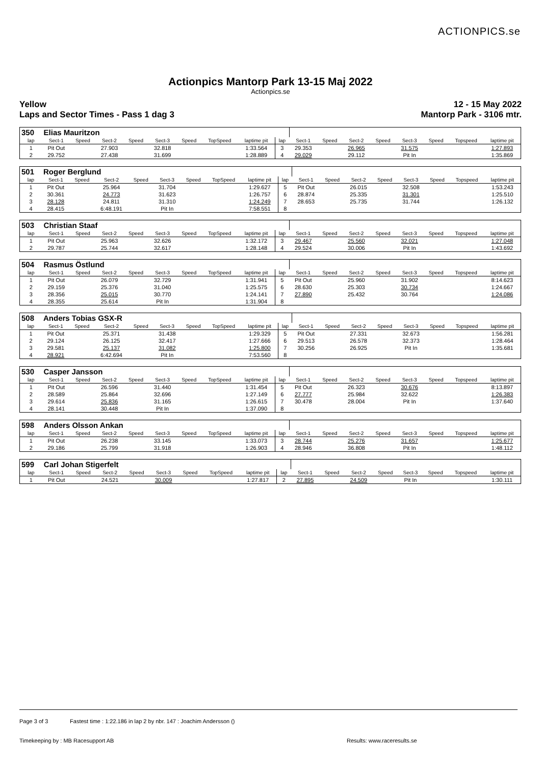ACTIONPICS.se
Actionpics Mantorp Park 13-15 Maj 2022
Actionpics.se
Yellow
Laps and Sector Times - Pass 1 dag 3 12 - 15 May 2022
Mantorp Park - 3106 mtr.
| 350 | Elias Mauritzon | | | | | | | | | | | | | | | | |
| lap | Sect-1 | Speed | Sect-2 | Speed | Sect-3 | Speed | TopSpeed | laptime pit | lap | Sect-1 | Speed | Sect-2 | Speed | Sect-3 | Speed | Topspeed | laptime pit |
| 1 | Pit Out | | 27.903 | | 32.818 | | | 1:33.564 | 3 | 29.353 | | 26.965 | | 31.575 | | | 1:27.893 |
| 2 | 29.752 | | 27.438 | | 31.699 | | | 1:28.889 | 4 | 29.029 | | 29.112 | | Pit In | | | 1:35.869 |
| 501 | Roger Berglund | | | | | | | | | | | | | | | | |
| lap | Sect-1 | Speed | Sect-2 | Speed | Sect-3 | Speed | TopSpeed | laptime pit | lap | Sect-1 | Speed | Sect-2 | Speed | Sect-3 | Speed | Topspeed | laptime pit |
| 1 | Pit Out | | 25.964 | | 31.704 | | | 1:29.627 | 5 | Pit Out | | 26.015 | | 32.508 | | | 1:53.243 |
| 2 | 30.361 | | 24.773 | | 31.623 | | | 1:26.757 | 6 | 28.874 | | 25.335 | | 31.301 | | | 1:25.510 |
| 3 | 28.128 | | 24.811 | | 31.310 | | | 1:24.249 | 7 | 28.653 | | 25.735 | | 31.744 | | | 1:26.132 |
| 4 | 28.415 | | 6:48.191 | | Pit In | | | 7:58.551 | 8 | | | | | | | | |
| 503 | Christian Staaf | | | | | | | | | | | | | | | | |
| lap | Sect-1 | Speed | Sect-2 | Speed | Sect-3 | Speed | TopSpeed | laptime pit | lap | Sect-1 | Speed | Sect-2 | Speed | Sect-3 | Speed | Topspeed | laptime pit |
| 1 | Pit Out | | 25.963 | | 32.626 | | | 1:32.172 | 3 | 29.467 | | 25.560 | | 32.021 | | | 1:27.048 |
| 2 | 29.787 | | 25.744 | | 32.617 | | | 1:28.148 | 4 | 29.524 | | 30.006 | | Pit In | | | 1:43.692 |
| 504 | Rasmus Östlund | | | | | | | | | | | | | | | | |
| lap | Sect-1 | Speed | Sect-2 | Speed | Sect-3 | Speed | TopSpeed | laptime pit | lap | Sect-1 | Speed | Sect-2 | Speed | Sect-3 | Speed | Topspeed | laptime pit |
| 1 | Pit Out | | 26.079 | | 32.729 | | | 1:31.941 | 5 | Pit Out | | 25.960 | | 31.902 | | | 8:14.623 |
| 2 | 29.159 | | 25.376 | | 31.040 | | | 1:25.575 | 6 | 28.630 | | 25.303 | | 30.734 | | | 1:24.667 |
| 3 | 28.356 | | 25.015 | | 30.770 | | | 1:24.141 | 7 | 27.890 | | 25.432 | | 30.764 | | | 1:24.086 |
| 4 | 28.355 | | 25.614 | | Pit In | | | 1:31.904 | 8 | | | | | | | | |
| 508 | Anders Tobias GSX-R | | | | | | | | | | | | | | | | |
| lap | Sect-1 | Speed | Sect-2 | Speed | Sect-3 | Speed | TopSpeed | laptime pit | lap | Sect-1 | Speed | Sect-2 | Speed | Sect-3 | Speed | Topspeed | laptime pit |
| 1 | Pit Out | | 25.371 | | 31.438 | | | 1:29.329 | 5 | Pit Out | | 27.331 | | 32.673 | | | 1:56.281 |
| 2 | 29.124 | | 26.125 | | 32.417 | | | 1:27.666 | 6 | 29.513 | | 26.578 | | 32.373 | | | 1:28.464 |
| 3 | 29.581 | | 25.137 | | 31.082 | | | 1:25.800 | 7 | 30.256 | | 26.925 | | Pit In | | | 1:35.681 |
| 4 | 28.921 | | 6:42.694 | | Pit In | | | 7:53.560 | 8 | | | | | | | | |
| 530 | Casper Jansson | | | | | | | | | | | | | | | | |
| lap | Sect-1 | Speed | Sect-2 | Speed | Sect-3 | Speed | TopSpeed | laptime pit | lap | Sect-1 | Speed | Sect-2 | Speed | Sect-3 | Speed | Topspeed | laptime pit |
| 1 | Pit Out | | 26.596 | | 31.440 | | | 1:31.454 | 5 | Pit Out | | 26.323 | | 30.676 | | | 8:13.897 |
| 2 | 28.589 | | 25.864 | | 32.696 | | | 1:27.149 | 6 | 27.777 | | 25.984 | | 32.622 | | | 1:26.383 |
| 3 | 29.614 | | 25.836 | | 31.165 | | | 1:26.615 | 7 | 30.478 | | 28.004 | | Pit In | | | 1:37.640 |
| 4 | 28.141 | | 30.448 | | Pit In | | | 1:37.090 | 8 | | | | | | | | |
| 598 | Anders Olsson Ankan | | | | | | | | | | | | | | | | |
| lap | Sect-1 | Speed | Sect-2 | Speed | Sect-3 | Speed | TopSpeed | laptime pit | lap | Sect-1 | Speed | Sect-2 | Speed | Sect-3 | Speed | Topspeed | laptime pit |
| 1 | Pit Out | | 26.238 | | 33.145 | | | 1:33.073 | 3 | 28.744 | | 25.276 | | 31.657 | | | 1:25.677 |
| 2 | 29.186 | | 25.799 | | 31.918 | | | 1:26.903 | 4 | 28.946 | | 36.808 | | Pit In | | | 1:48.112 |
| 599 | Carl Johan Stigerfelt | | | | | | | | | | | | | | | | |
| lap | Sect-1 | Speed | Sect-2 | Speed | Sect-3 | Speed | TopSpeed | laptime pit | lap | Sect-1 | Speed | Sect-2 | Speed | Sect-3 | Speed | Topspeed | laptime pit |
| 1 | Pit Out | | 24.521 | | 30.009 | | | 1:27.817 | 2 | 27.895 | | 24.509 | | Pit In | | | 1:30.111 |
Page 3 of 3 Fastest time : 1:22.186 in lap 2 by nbr. 147 : Joachim Andersson ()
Timekeeping by : MB Racesupport AB
Results: www.raceresults.se